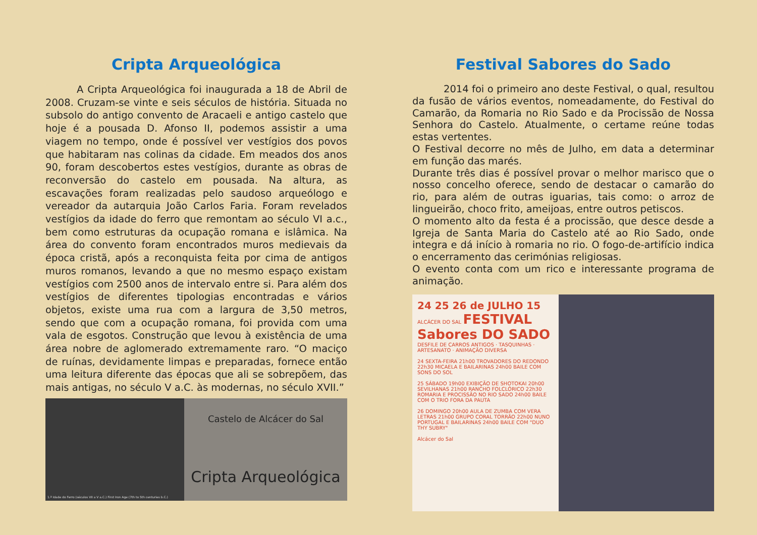Cripta Arqueológica
A Cripta Arqueológica foi inaugurada a 18 de Abril de 2008. Cruzam-se vinte e seis séculos de história. Situada no subsolo do antigo convento de Aracaeli e antigo castelo que hoje é a pousada D. Afonso II, podemos assistir a uma viagem no tempo, onde é possível ver vestígios dos povos que habitaram nas colinas da cidade. Em meados dos anos 90, foram descobertos estes vestígios, durante as obras de reconversão do castelo em pousada. Na altura, as escavações foram realizadas pelo saudoso arqueólogo e vereador da autarquia João Carlos Faria. Foram revelados vestígios da idade do ferro que remontam ao século VI a.c., bem como estruturas da ocupação romana e islâmica. Na área do convento foram encontrados muros medievais da época cristã, após a reconquista feita por cima de antigos muros romanos, levando a que no mesmo espaço existam vestígios com 2500 anos de intervalo entre si. Para além dos vestígios de diferentes tipologias encontradas e vários objetos, existe uma rua com a largura de 3,50 metros, sendo que com a ocupação romana, foi provida com uma vala de esgotos. Construção que levou à existência de uma área nobre de aglomerado extremamente raro. “O maciço de ruínas, devidamente limpas e preparadas, fornece então uma leitura diferente das épocas que ali se sobrepõem, das mais antigas, no século V a.C. às modernas, no século XVII.”
1.ª Idade do Ferro (séculos VII a V a.C.) First Iron Age (7th to 5th centuries b.C.)
Castelo de Alcácer do Sal
Cripta Arqueológica
Festival Sabores do Sado
2014 foi o primeiro ano deste Festival, o qual, resultou da fusão de vários eventos, nomeadamente, do Festival do Camarão, da Romaria no Rio Sado e da Procissão de Nossa Senhora do Castelo. Atualmente, o certame reúne todas estas vertentes.
O Festival decorre no mês de Julho, em data a determinar em função das marés.
Durante três dias é possível provar o melhor marisco que o nosso concelho oferece, sendo de destacar o camarão do rio, para além de outras iguarias, tais como: o arroz de lingueirão, choco frito, ameijoas, entre outros petiscos.
O momento alto da festa é a procissão, que desce desde a Igreja de Santa Maria do Castelo até ao Rio Sado, onde integra e dá início à romaria no rio. O fogo-de-artifício indica o encerramento das cerimónias religiosas.
O evento conta com um rico e interessante programa de animação.
24 25 26 de JULHO 15
ALCÁCER DO SAL FESTIVAL Sabores DO SADO
DESFILE DE CARROS ANTIGOS · TASQUINHAS · ARTESANATO · ANIMAÇÃO DIVERSA
24 SEXTA-FEIRA 21h00 TROVADORES DO REDONDO 22h30 MICAELA E BAILARINAS 24h00 BAILE COM SONS DO SOL
25 SÁBADO 19h00 EXIBIÇÃO DE SHOTOKAI 20h00 SEVILHANAS 21h00 RANCHO FOLCLÓRICO 22h30 ROMARIA E PROCISSÃO NO RIO SADO 24h00 BAILE COM O TRIO FORA DA PAUTA
26 DOMINGO 20h00 AULA DE ZUMBA COM VERA LETRAS 21h00 GRUPO CORAL TORRÃO 22h00 NUNO PORTUGAL E BAILARINAS 24h00 BAILE COM "DUO THY SUBRY"
Alcácer do Sal